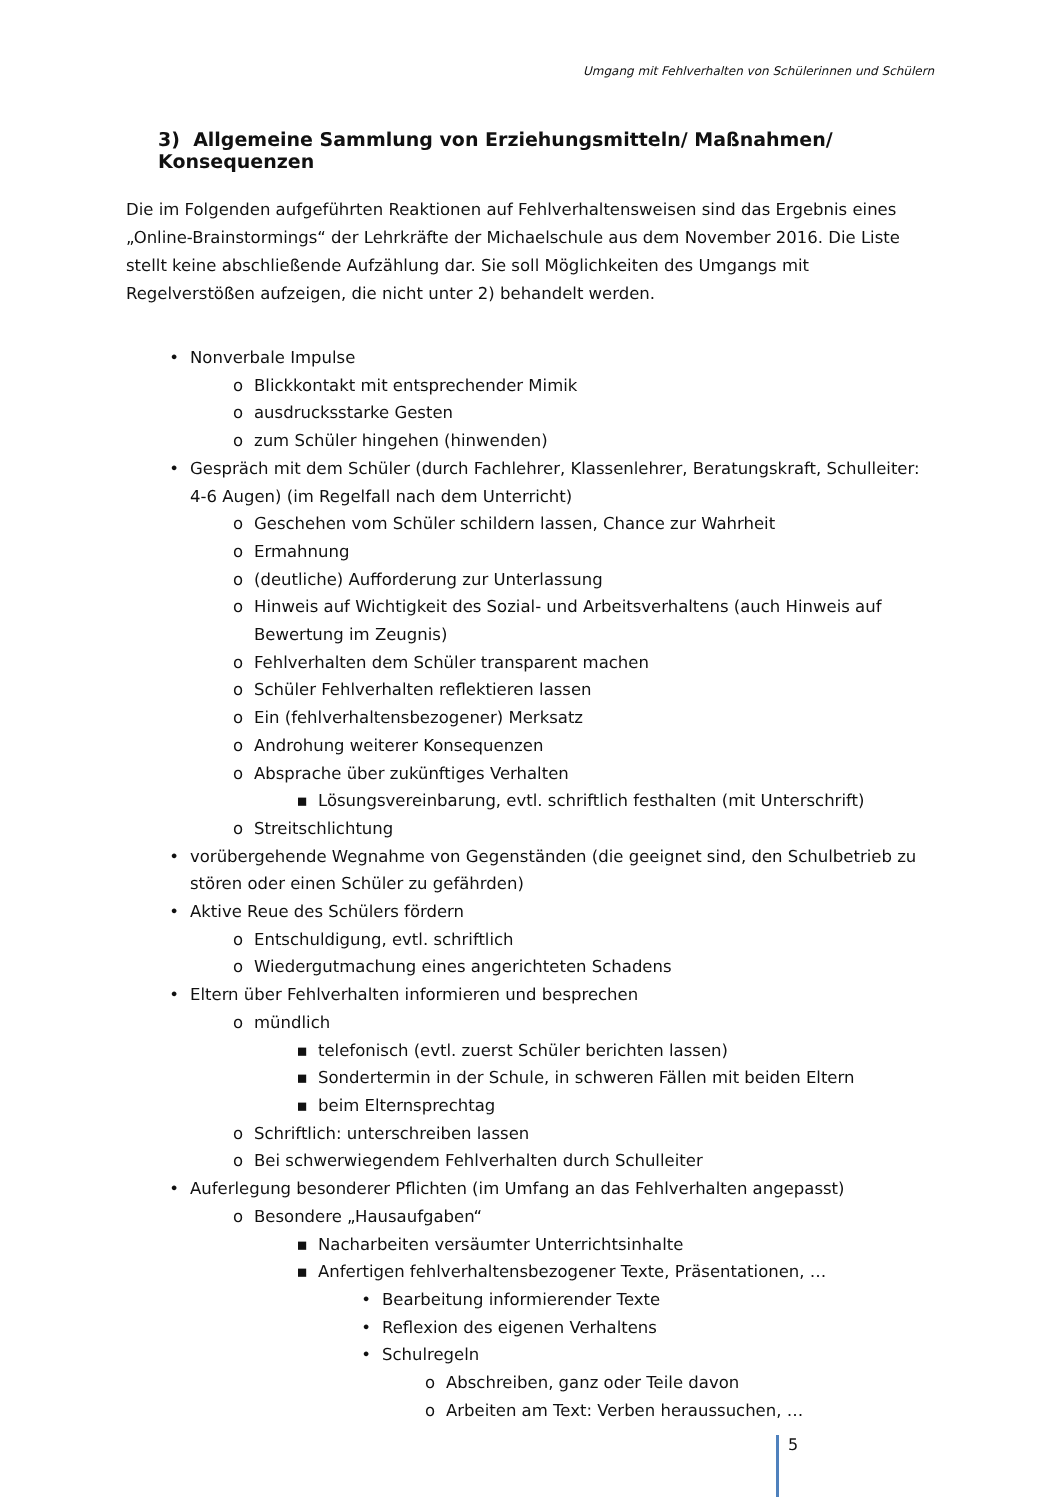Umgang mit Fehlverhalten von Schülerinnen und Schülern
3) Allgemeine Sammlung von Erziehungsmitteln/ Maßnahmen/ Konsequenzen
Die im Folgenden aufgeführten Reaktionen auf Fehlverhaltensweisen sind das Ergebnis eines „Online-Brainstormings“ der Lehrkräfte der Michaelschule aus dem November 2016. Die Liste stellt keine abschließende Aufzählung dar. Sie soll Möglichkeiten des Umgangs mit Regelverstößen aufzeigen, die nicht unter 2) behandelt werden.
• Nonverbale Impulse
o Blickkontakt mit entsprechender Mimik
o ausdrucksstarke Gesten
o zum Schüler hingehen (hinwenden)
• Gespräch mit dem Schüler (durch Fachlehrer, Klassenlehrer, Beratungskraft, Schulleiter: 4-6 Augen) (im Regelfall nach dem Unterricht)
o Geschehen vom Schüler schildern lassen, Chance zur Wahrheit
o Ermahnung
o (deutliche) Aufforderung zur Unterlassung
o Hinweis auf Wichtigkeit des Sozial- und Arbeitsverhaltens (auch Hinweis auf Bewertung im Zeugnis)
o Fehlverhalten dem Schüler transparent machen
o Schüler Fehlverhalten reflektieren lassen
o Ein (fehlverhaltensbezogener) Merksatz
o Androhung weiterer Konsequenzen
o Absprache über zukünftiges Verhalten
▪ Lösungsvereinbarung, evtl. schriftlich festhalten (mit Unterschrift)
o Streitschlichtung
• vorübergehende Wegnahme von Gegenständen (die geeignet sind, den Schulbetrieb zu stören oder einen Schüler zu gefährden)
• Aktive Reue des Schülers fördern
o Entschuldigung, evtl. schriftlich
o Wiedergutmachung eines angerichteten Schadens
• Eltern über Fehlverhalten informieren und besprechen
o mündlich
▪ telefonisch (evtl. zuerst Schüler berichten lassen)
▪ Sondertermin in der Schule, in schweren Fällen mit beiden Eltern
▪ beim Elternsprechtag
o Schriftlich: unterschreiben lassen
o Bei schwerwiegendem Fehlverhalten durch Schulleiter
• Auferlegung besonderer Pflichten (im Umfang an das Fehlverhalten angepasst)
o Besondere „Hausaufgaben“
▪ Nacharbeiten versäumter Unterrichtsinhalte
▪ Anfertigen fehlverhaltensbezogener Texte, Präsentationen, …
• Bearbeitung informierender Texte
• Reflexion des eigenen Verhaltens
• Schulregeln
o Abschreiben, ganz oder Teile davon
o Arbeiten am Text: Verben heraussuchen, …
5